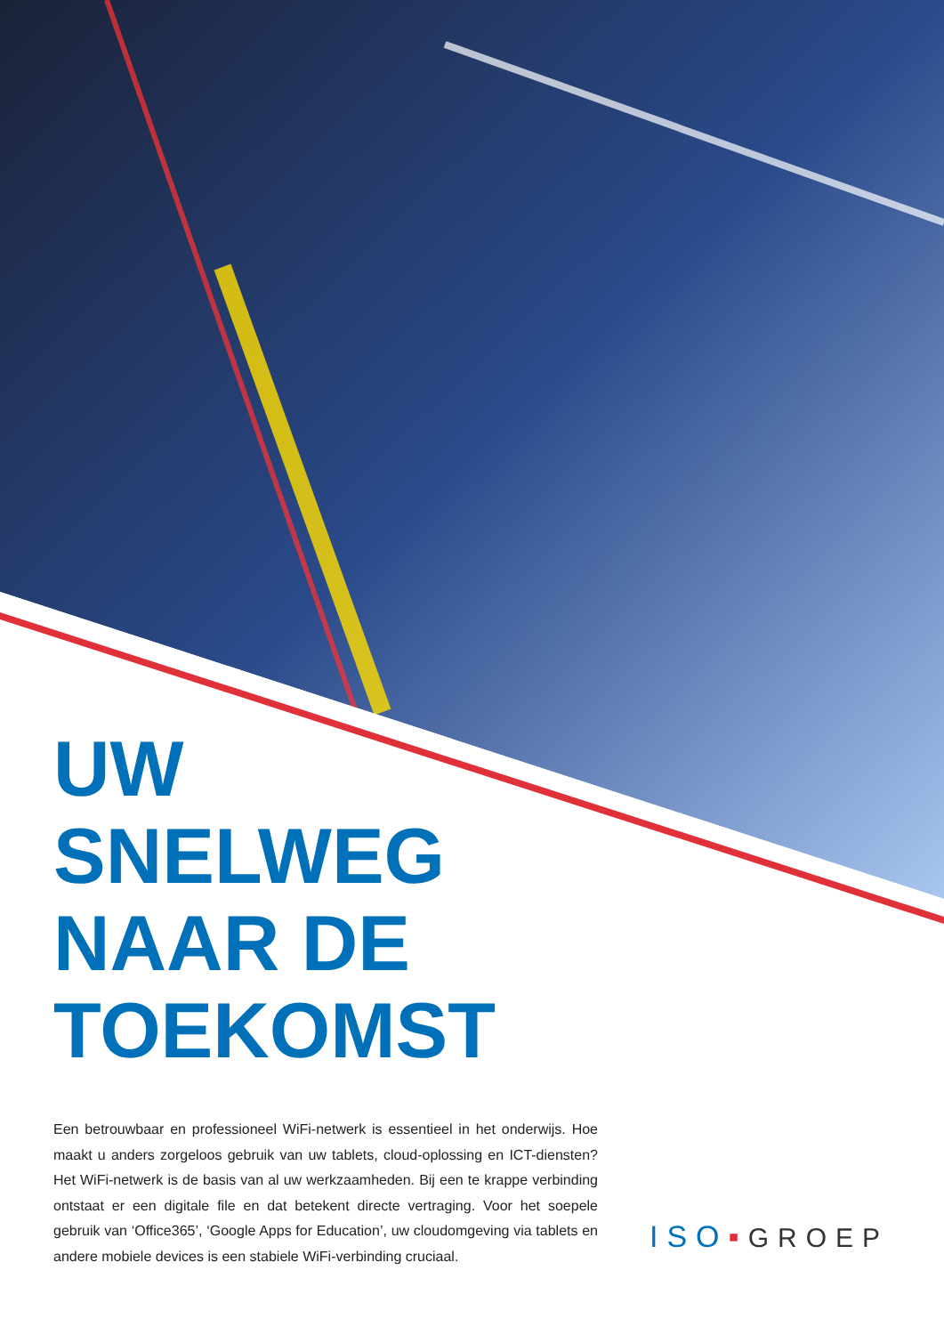UW
SNELWEG
NAAR DE
TOEKOMST
Een betrouwbaar en professioneel WiFi-netwerk is essentieel in het onderwijs. Hoe maakt u anders zorgeloos gebruik van uw tablets, cloud-oplossing en ICT-diensten? Het WiFi-netwerk is de basis van al uw werkzaamheden. Bij een te krappe verbinding ontstaat er een digitale file en dat betekent directe vertraging. Voor het soepele gebruik van ‘Office365’, ‘Google Apps for Education’, uw cloudomgeving via tablets en andere mobiele devices is een stabiele WiFi-verbinding cruciaal.
ISO▪GROEP